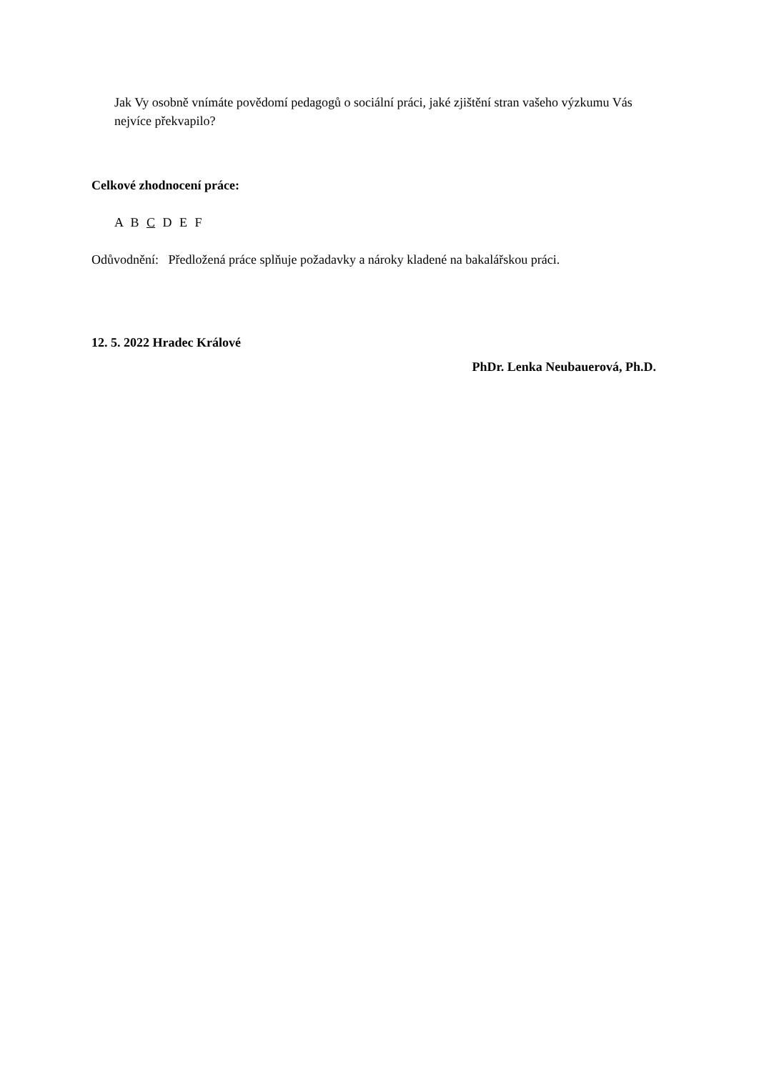Jak Vy osobně vnímáte povědomí pedagogů o sociální práci, jaké zjištění stran vašeho výzkumu Vás nejvíce překvapilo?
Celkové zhodnocení práce:
A B C D E F
Odůvodnění: Předložená práce splňuje požadavky a nároky kladené na bakalářskou práci.
12. 5. 2022 Hradec Králové
PhDr. Lenka Neubauerová, Ph.D.